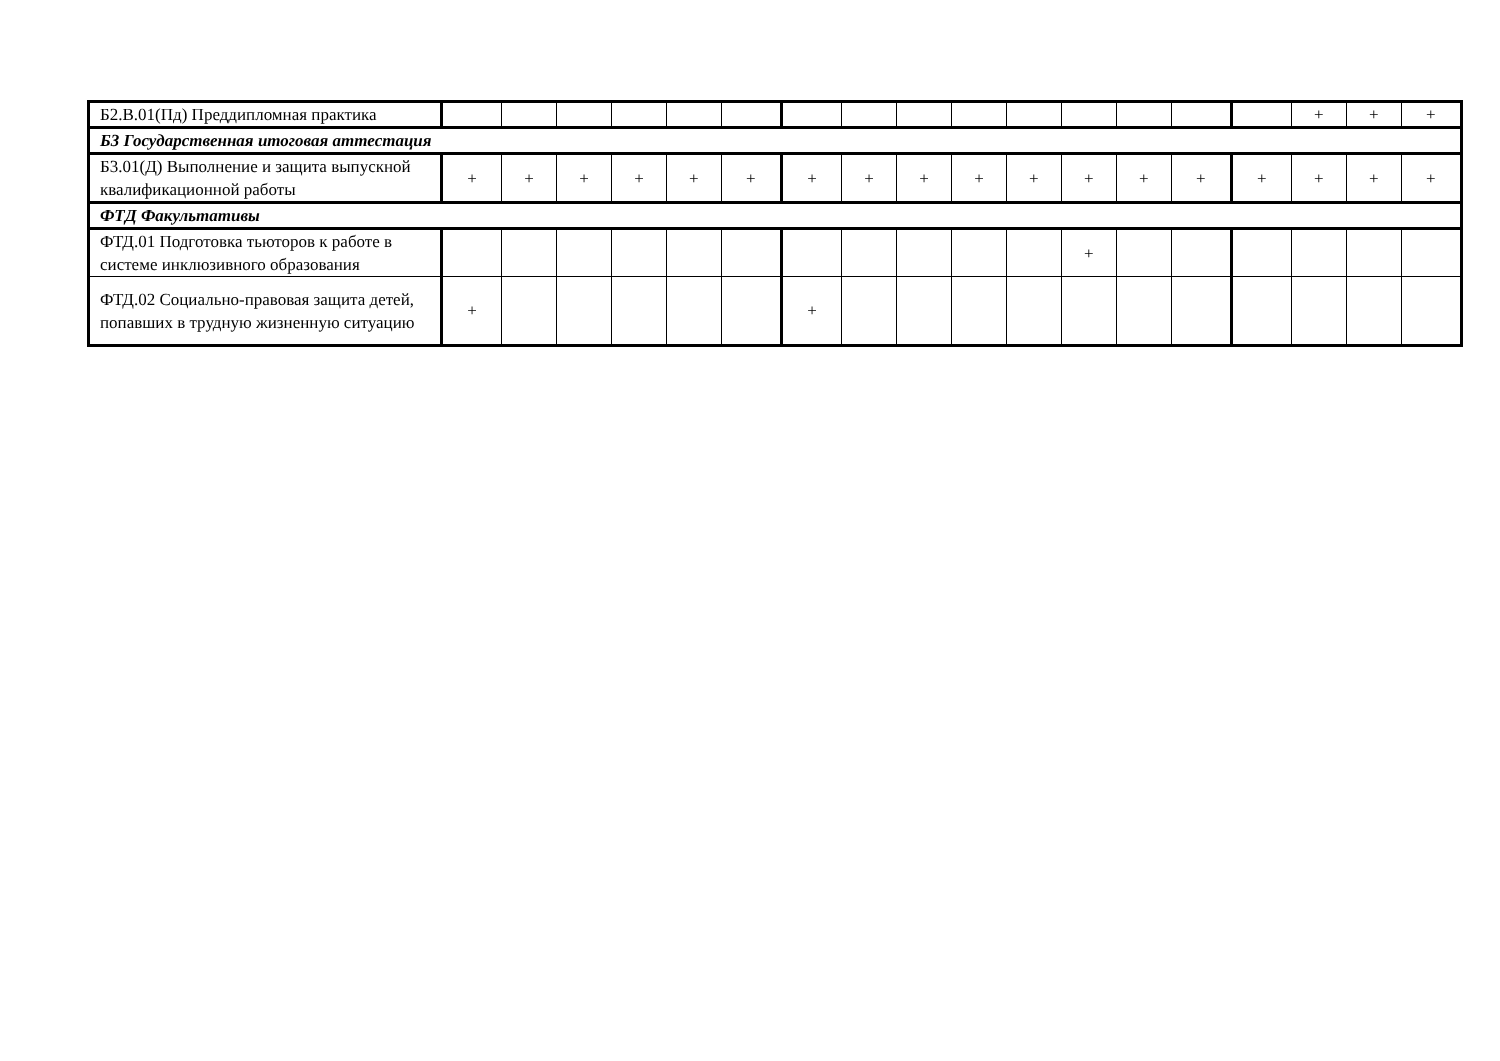| Б2.В.01(Пд) Преддипломная практика | | | | | | | | | | | | | | | | + | + | + |
| Б3 Государственная итоговая аттестация | | | | | | | | | | | | | | | | | | |
| Б3.01(Д) Выполнение и защита выпускной квалификационной работы | + | + | + | + | + | + | + | + | + | + | + | + | + | + | + | + | + | + |
| ФТД Факультативы | | | | | | | | | | | | | | | | | | |
| ФТД.01 Подготовка тьюторов к работе в системе инклюзивного образования | | | | | | | | | | | | + | | | | | | |
| ФТД.02 Социально-правовая защита детей, попавших в трудную жизненную ситуацию | + | | | | | | + | | | | | | | | | | | |